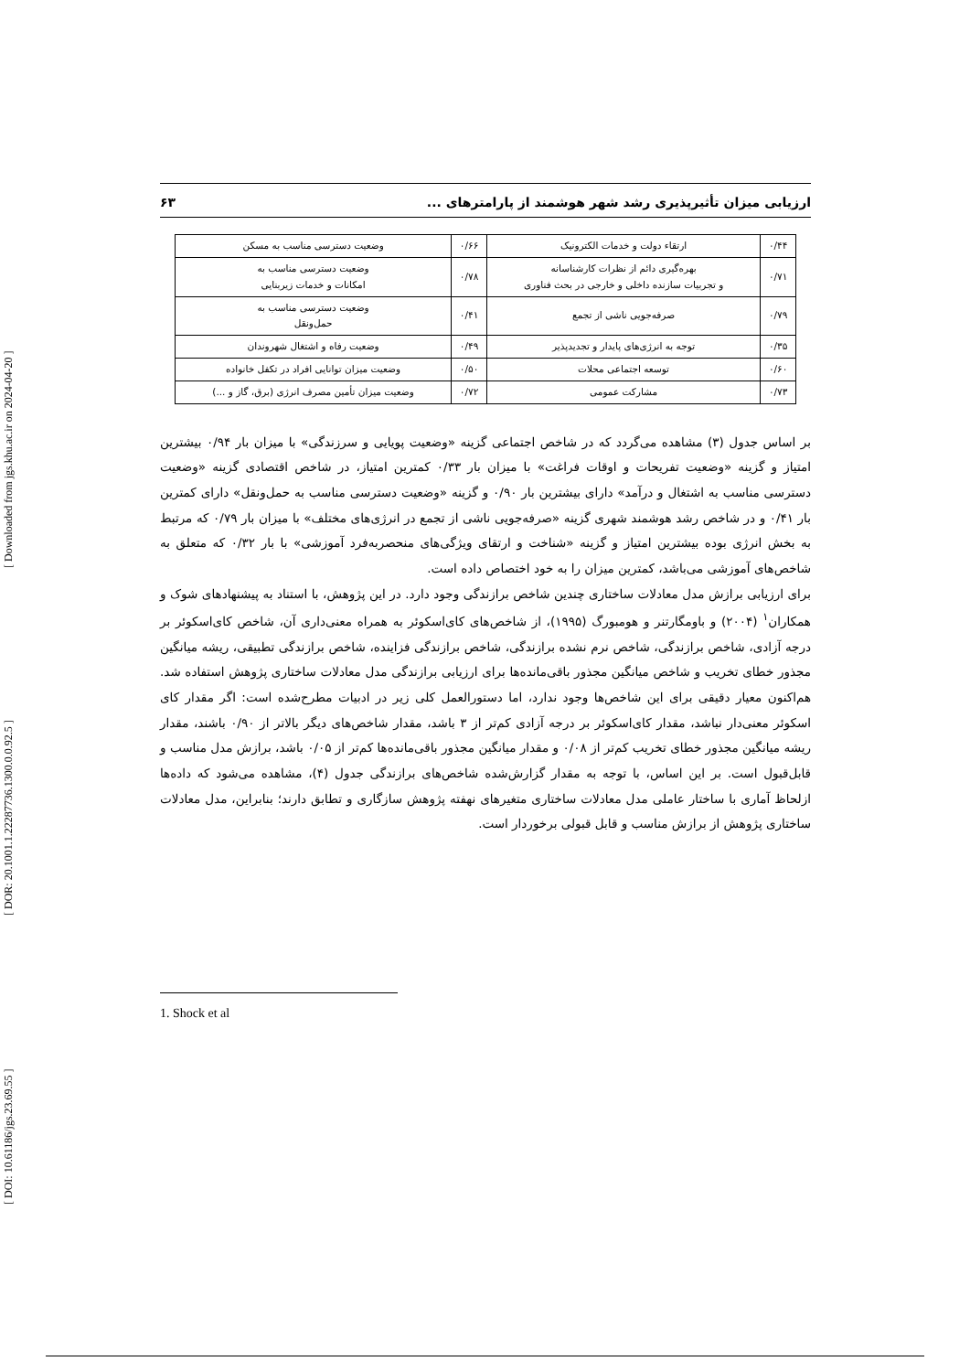[ DOI: 10.61186/jgs.23.69.55 ] [ DOR: 20.1001.1.22287736.1300.0.0.92.5 ] [ Downloaded from jgs.khu.ac.ir on 2024-04-20 ]
ارزیابی میزان تأثیرپذیری رشد شهر هوشمند از پارامترهای ... ۶۳
| ۰/۴۴ | ارتقاء دولت و خدمات الکترونیک | ۰/۶۶ | وضعیت دسترسی مناسب به مسکن |
| ۰/۷۱ | بهره‌گیری دائم از نظرات کارشناسانه و تجربیات سازنده داخلی و خارجی در بحث فناوری | ۰/۷۸ | وضعیت دسترسی مناسب به امکانات و خدمات زیربنایی |
| ۰/۷۹ | صرفه‌جویی ناشی از تجمع | ۰/۴۱ | وضعیت دسترسی مناسب به حمل‌ونقل |
| ۰/۳۵ | توجه به انرژی‌های پایدار و تجدیدپذیر | ۰/۴۹ | وضعیت رفاه و اشتغال شهروندان |
| ۰/۶۰ | توسعه اجتماعی محلات | ۰/۵۰ | وضعیت میزان توانایی افراد در تکفل خانواده |
| ۰/۷۳ | مشارکت عمومی | ۰/۷۲ | وضعیت میزان تأمین مصرف انرژی (برق، گاز و ...) |
بر اساس جدول (۳) مشاهده می‌گردد که در شاخص اجتماعی گزینه «وضعیت پویایی و سرزندگی» با میزان بار ۰/۹۴ بیشترین امتیاز و گزینه «وضعیت تفریحات و اوقات فراغت» با میزان بار ۰/۳۳ کمترین امتیاز، در شاخص اقتصادی گزینه «وضعیت دسترسی مناسب به اشتغال و درآمد» دارای بیشترین بار ۰/۹۰ و گزینه «وضعیت دسترسی مناسب به حمل‌ونقل» دارای کمترین بار ۰/۴۱ و در شاخص رشد هوشمند شهری گزینه «صرفه‌جویی ناشی از تجمع در انرژی‌های مختلف» با میزان بار ۰/۷۹ که مرتبط به بخش انرژی بوده بیشترین امتیاز و گزینه «شناخت و ارتقای ویژگی‌های منحصربه‌فرد آموزشی» با بار ۰/۳۲ که متعلق به شاخص‌های آموزشی می‌باشد، کمترین میزان را به خود اختصاص داده است.
برای ارزیابی برازش مدل معادلات ساختاری چندین شاخص برازندگی وجود دارد. در این پژوهش، با استناد به پیشنهادهای شوک و همکاران<sup>۱</sup> (۲۰۰۴) و باومگارتنر و هومبورگ (۱۹۹۵)، از شاخص‌های کای‌اسکوئر به همراه معنی‌داری آن، شاخص کای‌اسکوئر بر درجه آزادی، شاخص برازندگی، شاخص نرم نشده برازندگی، شاخص برازندگی فزاینده، شاخص برازندگی تطبیقی، ریشه میانگین مجذور خطای تخریب و شاخص میانگین مجذور باقی‌مانده‌ها برای ارزیابی برازندگی مدل معادلات ساختاری پژوهش استفاده شد. هم‌اکنون معیار دقیقی برای این شاخص‌ها وجود ندارد، اما دستورالعمل کلی زیر در ادبیات مطرح‌شده است: اگر مقدار کای اسکوئر معنی‌دار نباشد، مقدار کای‌اسکوئر بر درجه آزادی کم‌تر از ۳ باشد، مقدار شاخص‌های دیگر بالاتر از ۰/۹۰ باشند، مقدار ریشه میانگین مجذور خطای تخریب کم‌تر از ۰/۰۸ و مقدار میانگین مجذور باقی‌مانده‌ها کم‌تر از ۰/۰۵ باشد، برازش مدل مناسب و قابل‌قبول است. بر این اساس، با توجه به مقدار گزارش‌شده شاخص‌های برازندگی جدول (۴)، مشاهده می‌شود که داده‌ها ازلحاظ آماری با ساختار عاملی مدل معادلات ساختاری متغیرهای نهفته پژوهش سازگاری و تطابق دارند؛ بنابراین، مدل معادلات ساختاری پژوهش از برازش مناسب و قابل قبولی برخوردار است.
1. Shock et al